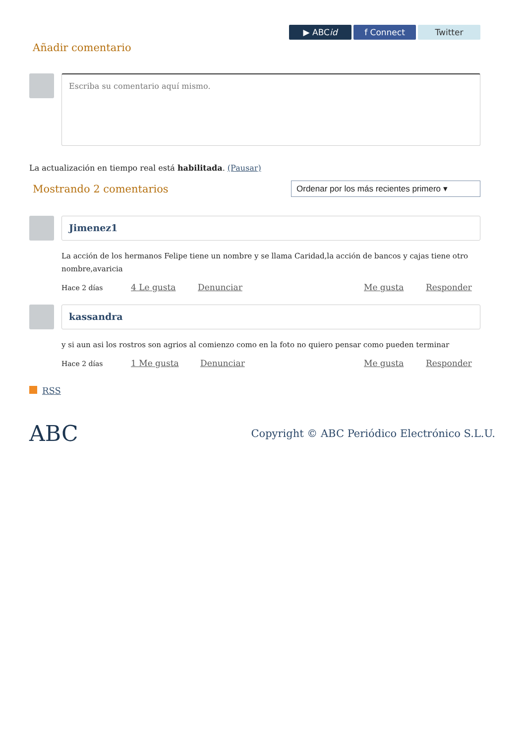▶ ABC id f Connect Twitter
Añadir comentario
Escriba su comentario aquí mismo.
La actualización en tiempo real está habilitada. (Pausar)
Mostrando 2 comentarios
Ordenar por los más recientes primero ▾
Jimenez1
La acción de los hermanos Felipe tiene un nombre y se llama Caridad,la acción de bancos y cajas tiene otro nombre,avaricia
Hace 2 días 4 Le gusta Denunciar Me gusta Responder
kassandra
y si aun asi los rostros son agrios al comienzo como en la foto no quiero pensar como pueden terminar
Hace 2 días 1 Me gusta Denunciar Me gusta Responder
RSS
ABC Copyright © ABC Periódico Electrónico S.L.U.